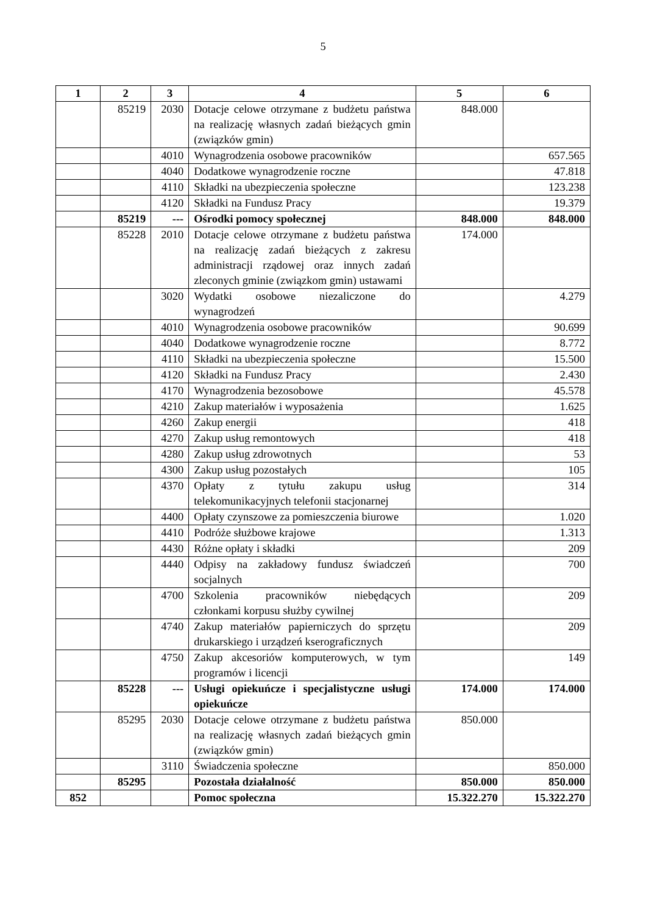5
| 1 | 2 | 3 | 4 | 5 | 6 |
| --- | --- | --- | --- | --- | --- |
| | 85219 | 2030 | Dotacje celowe otrzymane z budżetu państwa na realizację własnych zadań bieżących gmin (związków gmin) | 848.000 | |
| | | 4010 | Wynagrodzenia osobowe pracowników | | 657.565 |
| | | 4040 | Dodatkowe wynagrodzenie roczne | | 47.818 |
| | | 4110 | Składki na ubezpieczenia społeczne | | 123.238 |
| | | 4120 | Składki na Fundusz Pracy | | 19.379 |
| | 85219 | --- | Ośrodki pomocy społecznej | 848.000 | 848.000 |
| | 85228 | 2010 | Dotacje celowe otrzymane z budżetu państwa na realizację zadań bieżących z zakresu administracji rządowej oraz innych zadań zleconych gminie (związkom gmin) ustawami | 174.000 | |
| | | 3020 | Wydatki osobowe niezaliczone do wynagrodzeń | | 4.279 |
| | | 4010 | Wynagrodzenia osobowe pracowników | | 90.699 |
| | | 4040 | Dodatkowe wynagrodzenie roczne | | 8.772 |
| | | 4110 | Składki na ubezpieczenia społeczne | | 15.500 |
| | | 4120 | Składki na Fundusz Pracy | | 2.430 |
| | | 4170 | Wynagrodzenia bezosobowe | | 45.578 |
| | | 4210 | Zakup materiałów i wyposażenia | | 1.625 |
| | | 4260 | Zakup energii | | 418 |
| | | 4270 | Zakup usług remontowych | | 418 |
| | | 4280 | Zakup usług zdrowotnych | | 53 |
| | | 4300 | Zakup usług pozostałych | | 105 |
| | | 4370 | Opłaty z tytułu zakupu usług telekomunikacyjnych telefonii stacjonarnej | | 314 |
| | | 4400 | Opłaty czynszowe za pomieszczenia biurowe | | 1.020 |
| | | 4410 | Podróże służbowe krajowe | | 1.313 |
| | | 4430 | Różne opłaty i składki | | 209 |
| | | 4440 | Odpisy na zakładowy fundusz świadczeń socjalnych | | 700 |
| | | 4700 | Szkolenia pracowników niebędących członkami korpusu służby cywilnej | | 209 |
| | | 4740 | Zakup materiałów papierniczych do sprzętu drukarskiego i urządzeń kserograficznych | | 209 |
| | | 4750 | Zakup akcesoriów komputerowych, w tym programów i licencji | | 149 |
| | 85228 | --- | Usługi opiekuńcze i specjalistyczne usługi opiekuńcze | 174.000 | 174.000 |
| | 85295 | 2030 | Dotacje celowe otrzymane z budżetu państwa na realizację własnych zadań bieżących gmin (związków gmin) | 850.000 | |
| | | 3110 | Świadczenia społeczne | | 850.000 |
| | 85295 | | Pozostała działalność | 850.000 | 850.000 |
| 852 | | | Pomoc społeczna | 15.322.270 | 15.322.270 |